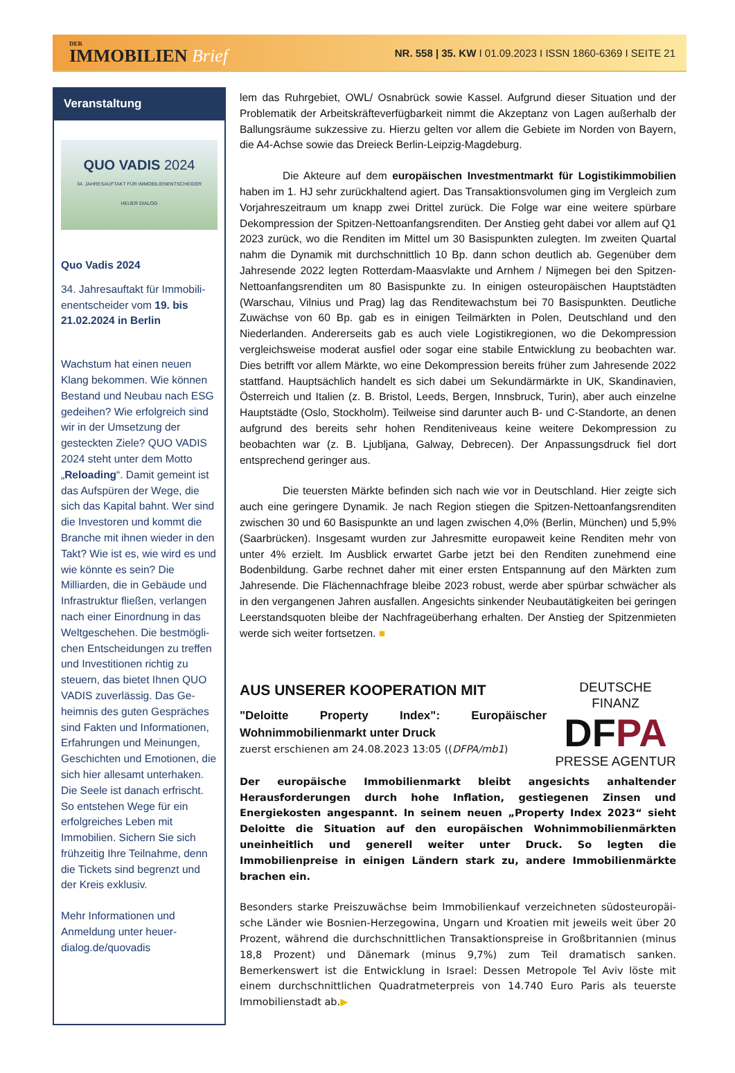DER
IMMOBILIEN Brief
NR. 558 | 35. KW I 01.09.2023 I ISSN 1860-6369 I SEITE 21
Veranstaltung
QUO VADIS 2024
34. JAHRESAUFTAKT FÜR IMMOBILIENENTSCHEIDER
HEUER DIALOG
Quo Vadis 2024
34. Jahresauftakt für Immobili­enentscheider vom 19. bis 21.02.2024 in Berlin
Wachstum hat einen neuen Klang bekommen. Wie können Bestand und Neubau nach ESG gedeihen? Wie erfolgreich sind wir in der Umsetzung der gesteckten Ziele? QUO VADIS 2024 steht unter dem Motto „Reloading“. Damit gemeint ist das Aufspüren der Wege, die sich das Kapital bahnt. Wer sind die Investoren und kommt die Branche mit ihnen wieder in den Takt? Wie ist es, wie wird es und wie könnte es sein? Die Milliarden, die in Gebäude und Infrastruktur fließen, verlangen nach einer Einordnung in das Weltgeschehen. Die bestmögli­chen Entscheidungen zu treffen und Investitionen richtig zu steuern, das bietet Ihnen QUO VADIS zuverlässig. Das Ge­heimnis des guten Gespräches sind Fakten und Informationen, Erfahrungen und Meinungen, Geschichten und Emotionen, die sich hier allesamt unterha­ken. Die Seele ist danach er­frischt. So entstehen Wege für ein erfolgreiches Leben mit Immobilien. Sichern Sie sich frühzeitig Ihre Teilnahme, denn die Tickets sind begrenzt und der Kreis exklusiv.
Mehr Informationen und Anmeldung unter heuer-dialog.de/quovadis
lem das Ruhrgebiet, OWL/ Osnabrück sowie Kassel. Aufgrund dieser Situation und der Problematik der Arbeitskräfteverfügbarkeit nimmt die Akzeptanz von Lagen außerhalb der Ballungsräume sukzessive zu. Hierzu gelten vor allem die Gebiete im Norden von Bayern, die A4-Achse sowie das Dreieck Berlin-Leipzig-Magdeburg.
Die Akteure auf dem europäischen Investmentmarkt für Logistikimmobi­lien haben im 1. HJ sehr zurückhaltend agiert. Das Transaktionsvolumen ging im Ver­gleich zum Vorjahreszeitraum um knapp zwei Drittel zurück. Die Folge war eine weitere spürbare Dekompression der Spitzen-Nettoanfangsrenditen. Der Anstieg geht dabei vor allem auf Q1 2023 zurück, wo die Renditen im Mittel um 30 Basispunkten zulegten. Im zweiten Quartal nahm die Dynamik mit durchschnittlich 10 Bp. dann schon deutlich ab. Gegenüber dem Jahresende 2022 legten Rotterdam-Maasvlakte und Arnhem / Nijme­gen bei den Spitzen-Nettoanfangsrenditen um 80 Basispunkte zu. In einigen osteuropäi­schen Hauptstädten (Warschau, Vilnius und Prag) lag das Renditewachstum bei 70 Basispunkten. Deutliche Zuwächse von 60 Bp. gab es in einigen Teilmärkten in Polen, Deutschland und den Niederlanden. Andererseits gab es auch viele Logistikregionen, wo die Dekompression vergleichsweise moderat ausfiel oder sogar eine stabile Entwick­lung zu beobachten war. Dies betrifft vor allem Märkte, wo eine Dekompression bereits früher zum Jahresende 2022 stattfand. Hauptsächlich handelt es sich dabei um Sekun­därmärkte in UK, Skandinavien, Österreich und Italien (z. B. Bristol, Leeds, Bergen, Innsbruck, Turin), aber auch einzelne Hauptstädte (Oslo, Stockholm). Teilweise sind darunter auch B- und C-Standorte, an denen aufgrund des bereits sehr hohen Rendi­teniveaus keine weitere Dekompression zu beobachten war (z. B. Ljubljana, Galway, Debrecen). Der Anpassungsdruck fiel dort entsprechend geringer aus.
Die teuersten Märkte befinden sich nach wie vor in Deutschland. Hier zeigte sich auch eine geringere Dynamik. Je nach Region stiegen die Spitzen-Nettoanfangsrenditen zwischen 30 und 60 Basispunkte an und lagen zwischen 4,0% (Berlin, München) und 5,9% (Saarbrücken). Insgesamt wurden zur Jahresmitte europa­weit keine Renditen mehr von unter 4% erzielt. Im Ausblick erwartet Garbe jetzt bei den Renditen zunehmend eine Bodenbildung. Garbe rechnet daher mit einer ersten Ent­spannung auf den Märkten zum Jahresende. Die Flächennachfrage bleibe 2023 robust, werde aber spürbar schwächer als in den vergangenen Jahren ausfallen. Angesichts sinkender Neubautätigkeiten bei geringen Leerstandsquoten bleibe der Nachfrageüber­hang erhalten. Der Anstieg der Spitzenmieten werde sich weiter fortsetzen. ■
DEUTSCHE FINANZ
DFPA
PRESSE AGENTUR
AUS UNSERER KOOPERATION MIT
"Deloitte Property Index": Europäischer Wohnimmobilienmarkt unter Druck
zuerst erschienen am 24.08.2023 13:05 ((DFPA/mb1)
Der europäische Immobilienmarkt bleibt angesichts anhaltender Herausforderun­gen durch hohe Inflation, gestiegenen Zinsen und Energiekosten angespannt. In seinem neuen „Property Index 2023“ sieht Deloitte die Situation auf den europäi­schen Wohnimmobilienmärkten uneinheitlich und generell weiter unter Druck. So legten die Immobilienpreise in einigen Ländern stark zu, andere Immobilienmärkte brachen ein.
Besonders starke Preiszuwächse beim Immobilienkauf verzeichneten südosteuropäi­sche Länder wie Bosnien-Herzegowina, Ungarn und Kroatien mit jeweils weit über 20 Prozent, während die durchschnittlichen Transaktionspreise in Großbritannien (minus 18,8 Prozent) und Dänemark (minus 9,7%) zum Teil dramatisch sanken. Bemerkenswert ist die Entwicklung in Israel: Dessen Metropole Tel Aviv löste mit einem durchschnittli­chen Quadratmeterpreis von 14.740 Euro Paris als teuerste Immobilienstadt ab.▶